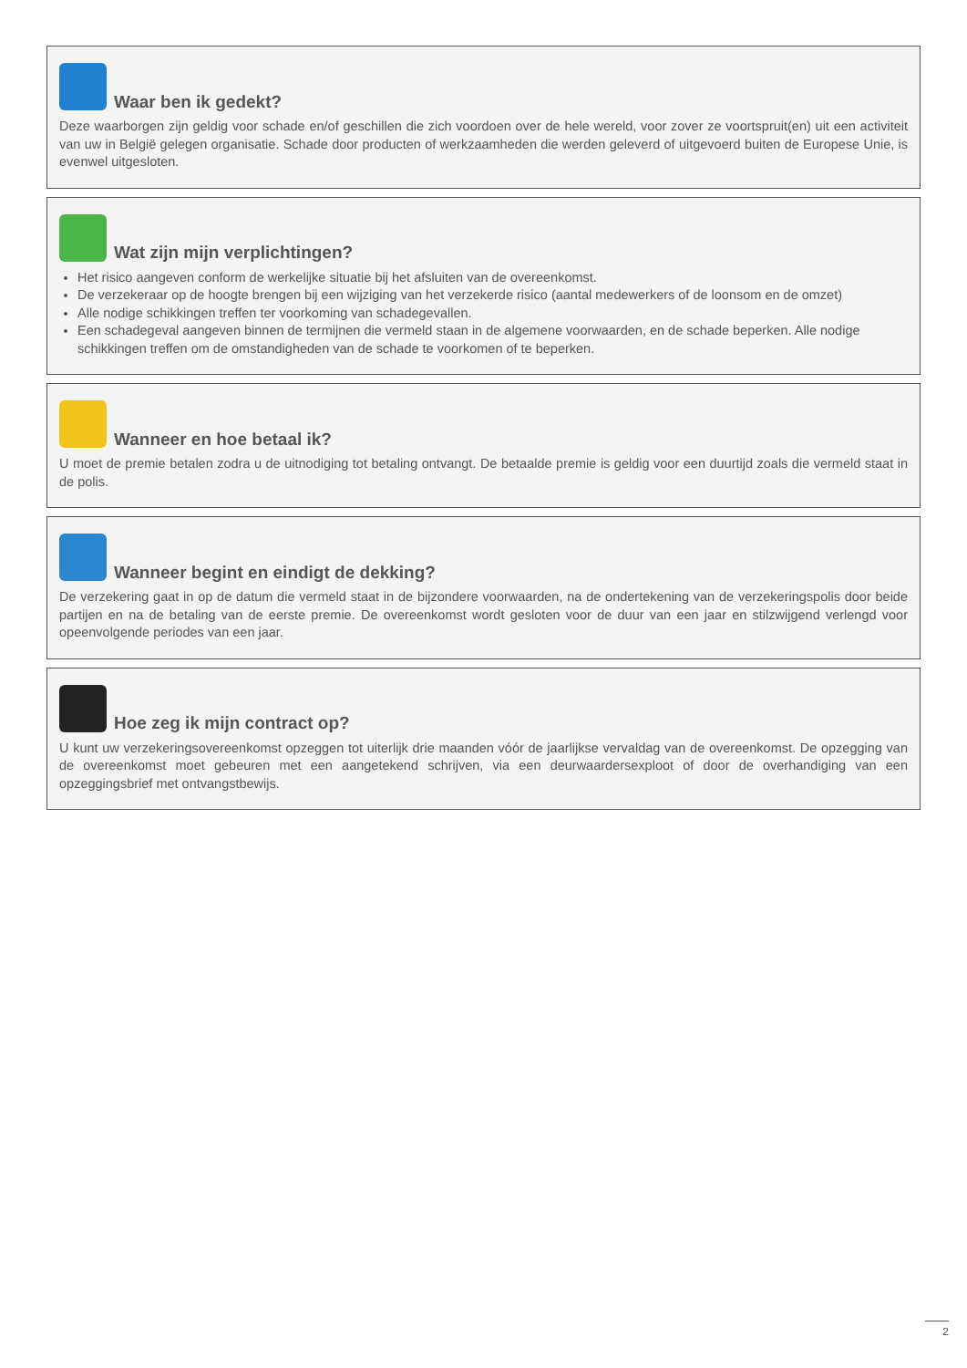Waar ben ik gedekt?
Deze waarborgen zijn geldig voor schade en/of geschillen die zich voordoen over de hele wereld, voor zover ze voortspruit(en) uit een activiteit van uw in België gelegen organisatie. Schade door producten of werkzaamheden die werden geleverd of uitgevoerd buiten de Europese Unie, is evenwel uitgesloten.
Wat zijn mijn verplichtingen?
Het risico aangeven conform de werkelijke situatie bij het afsluiten van de overeenkomst.
De verzekeraar op de hoogte brengen bij een wijziging van het verzekerde risico (aantal medewerkers of de loonsom en de omzet)
Alle nodige schikkingen treffen ter voorkoming van schadegevallen.
Een schadegeval aangeven binnen de termijnen die vermeld staan in de algemene voorwaarden, en de schade beperken. Alle nodige schikkingen treffen om de omstandigheden van de schade te voorkomen of te beperken.
Wanneer en hoe betaal ik?
U moet de premie betalen zodra u de uitnodiging tot betaling ontvangt. De betaalde premie is geldig voor een duurtijd zoals die vermeld staat in de polis.
Wanneer begint en eindigt de dekking?
De verzekering gaat in op de datum die vermeld staat in de bijzondere voorwaarden, na de ondertekening van de verzekeringspolis door beide partijen en na de betaling van de eerste premie. De overeenkomst wordt gesloten voor de duur van een jaar en stilzwijgend verlengd voor opeenvolgende periodes van een jaar.
Hoe zeg ik mijn contract op?
U kunt uw verzekeringsovereenkomst opzeggen tot uiterlijk drie maanden vóór de jaarlijkse vervaldag van de overeenkomst. De opzegging van de overeenkomst moet gebeuren met een aangetekend schrijven, via een deurwaardersexploot of door de overhandiging van een opzeggingsbrief met ontvangstbewijs.
2